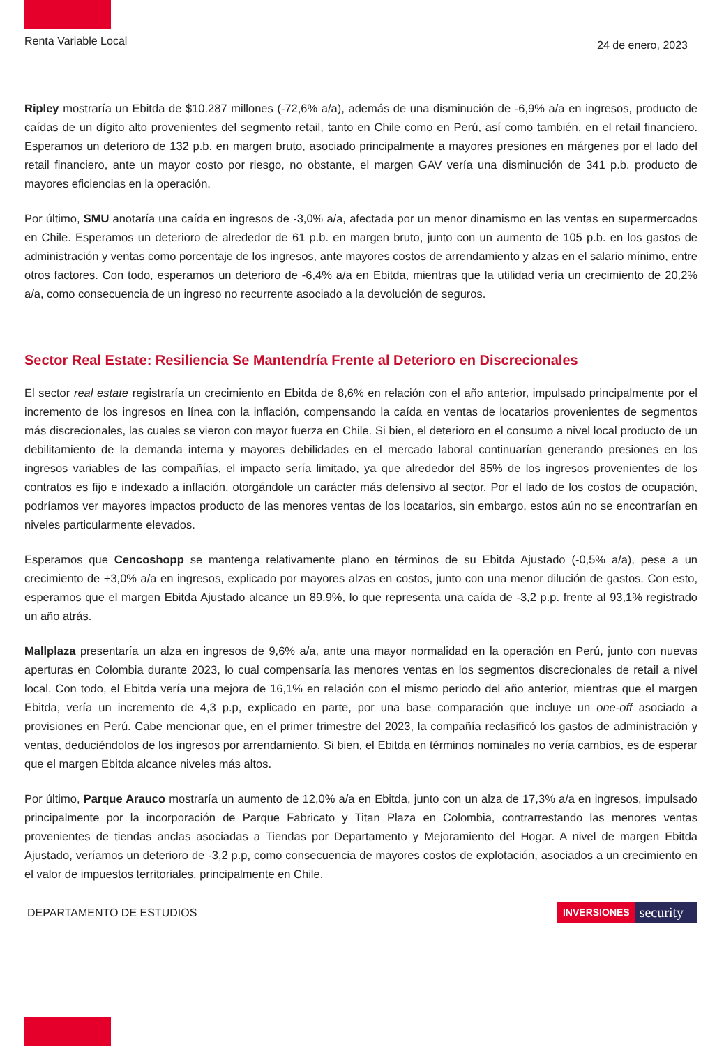Renta Variable Local
24 de enero, 2023
Ripley mostraría un Ebitda de $10.287 millones (-72,6% a/a), además de una disminución de -6,9% a/a en ingresos, producto de caídas de un dígito alto provenientes del segmento retail, tanto en Chile como en Perú, así como también, en el retail financiero. Esperamos un deterioro de 132 p.b. en margen bruto, asociado principalmente a mayores presiones en márgenes por el lado del retail financiero, ante un mayor costo por riesgo, no obstante, el margen GAV vería una disminución de 341 p.b. producto de mayores eficiencias en la operación.
Por último, SMU anotaría una caída en ingresos de -3,0% a/a, afectada por un menor dinamismo en las ventas en supermercados en Chile. Esperamos un deterioro de alrededor de 61 p.b. en margen bruto, junto con un aumento de 105 p.b. en los gastos de administración y ventas como porcentaje de los ingresos, ante mayores costos de arrendamiento y alzas en el salario mínimo, entre otros factores. Con todo, esperamos un deterioro de -6,4% a/a en Ebitda, mientras que la utilidad vería un crecimiento de 20,2% a/a, como consecuencia de un ingreso no recurrente asociado a la devolución de seguros.
Sector Real Estate: Resiliencia Se Mantendría Frente al Deterioro en Discrecionales
El sector real estate registraría un crecimiento en Ebitda de 8,6% en relación con el año anterior, impulsado principalmente por el incremento de los ingresos en línea con la inflación, compensando la caída en ventas de locatarios provenientes de segmentos más discrecionales, las cuales se vieron con mayor fuerza en Chile. Si bien, el deterioro en el consumo a nivel local producto de un debilitamiento de la demanda interna y mayores debilidades en el mercado laboral continuarían generando presiones en los ingresos variables de las compañías, el impacto sería limitado, ya que alrededor del 85% de los ingresos provenientes de los contratos es fijo e indexado a inflación, otorgándole un carácter más defensivo al sector. Por el lado de los costos de ocupación, podríamos ver mayores impactos producto de las menores ventas de los locatarios, sin embargo, estos aún no se encontrarían en niveles particularmente elevados.
Esperamos que Cencoshopp se mantenga relativamente plano en términos de su Ebitda Ajustado (-0,5% a/a), pese a un crecimiento de +3,0% a/a en ingresos, explicado por mayores alzas en costos, junto con una menor dilución de gastos. Con esto, esperamos que el margen Ebitda Ajustado alcance un 89,9%, lo que representa una caída de -3,2 p.p. frente al 93,1% registrado un año atrás.
Mallplaza presentaría un alza en ingresos de 9,6% a/a, ante una mayor normalidad en la operación en Perú, junto con nuevas aperturas en Colombia durante 2023, lo cual compensaría las menores ventas en los segmentos discrecionales de retail a nivel local. Con todo, el Ebitda vería una mejora de 16,1% en relación con el mismo periodo del año anterior, mientras que el margen Ebitda, vería un incremento de 4,3 p.p, explicado en parte, por una base comparación que incluye un one-off asociado a provisiones en Perú. Cabe mencionar que, en el primer trimestre del 2023, la compañía reclasificó los gastos de administración y ventas, deduciéndolos de los ingresos por arrendamiento. Si bien, el Ebitda en términos nominales no vería cambios, es de esperar que el margen Ebitda alcance niveles más altos.
Por último, Parque Arauco mostraría un aumento de 12,0% a/a en Ebitda, junto con un alza de 17,3% a/a en ingresos, impulsado principalmente por la incorporación de Parque Fabricato y Titan Plaza en Colombia, contrarrestando las menores ventas provenientes de tiendas anclas asociadas a Tiendas por Departamento y Mejoramiento del Hogar. A nivel de margen Ebitda Ajustado, veríamos un deterioro de -3,2 p.p, como consecuencia de mayores costos de explotación, asociados a un crecimiento en el valor de impuestos territoriales, principalmente en Chile.
DEPARTAMENTO DE ESTUDIOS
INVERSIONES security